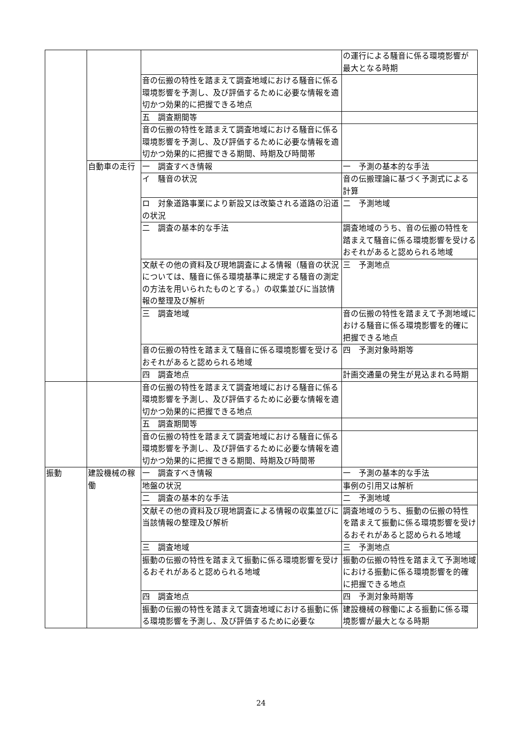| | | | の運行による騒音に係る環境影響が最大となる時期 |
| | | 音の伝搬の特性を踏まえて調査地域における騒音に係る環境影響を予測し、及び評価するために必要な情報を適切かつ効果的に把握できる地点 | |
| | | 五 調査期間等 | |
| | | 音の伝搬の特性を踏まえて調査地域における騒音に係る環境影響を予測し、及び評価するために必要な情報を適切かつ効果的に把握できる期間、時期及び時間帯 | |
| | 自動車の走行 | 一 調査すべき情報 | 一 予測の基本的な手法 |
| | | イ 騒音の状況 | 音の伝搬理論に基づく予測式による計算 |
| | | ロ 対象道路事業により新設又は改築される道路の沿道の状況 | 二 予測地域 |
| | | 二 調査の基本的な手法 | 調査地域のうち、音の伝搬の特性を踏まえて騒音に係る環境影響を受けるおそれがあると認められる地域 |
| | | 文献その他の資料及び現地調査による情報（騒音の状況については、騒音に係る環境基準に規定する騒音の測定の方法を用いられたものとする。）の収集並びに当該情報の整理及び解析 | 三 予測地点 |
| | | 三 調査地域 | 音の伝搬の特性を踏まえて予測地域における騒音に係る環境影響を的確に把握できる地点 |
| | | 音の伝搬の特性を踏まえて騒音に係る環境影響を受けるおそれがあると認められる地域 | 四 予測対象時期等 |
| | | 四 調査地点 | 計画交通量の発生が見込まれる時期 |
| | | 音の伝搬の特性を踏まえて調査地域における騒音に係る環境影響を予測し、及び評価するために必要な情報を適切かつ効果的に把握できる地点 | |
| | | 五 調査期間等 | |
| | | 音の伝搬の特性を踏まえて調査地域における騒音に係る環境影響を予測し、及び評価するために必要な情報を適切かつ効果的に把握できる期間、時期及び時間帯 | |
| 振動 | 建設機械の稼働 | 一 調査すべき情報 | 一 予測の基本的な手法 |
| | | 地盤の状況 | 事例の引用又は解析 |
| | | 二 調査の基本的な手法 | 二 予測地域 |
| | | 文献その他の資料及び現地調査による情報の収集並びに当該情報の整理及び解析 | 調査地域のうち、振動の伝搬の特性を踏まえて振動に係る環境影響を受けるおそれがあると認められる地域 |
| | | 三 調査地域 | 三 予測地点 |
| | | 振動の伝搬の特性を踏まえて振動に係る環境影響を受けるおそれがあると認められる地域 | 振動の伝搬の特性を踏まえて予測地域における振動に係る環境影響を的確に把握できる地点 |
| | | 四 調査地点 | 四 予測対象時期等 |
| | | 振動の伝搬の特性を踏まえて調査地域における振動に係る環境影響を予測し、及び評価するために必要な | 建設機械の稼働による振動に係る環境影響が最大となる時期 |
24